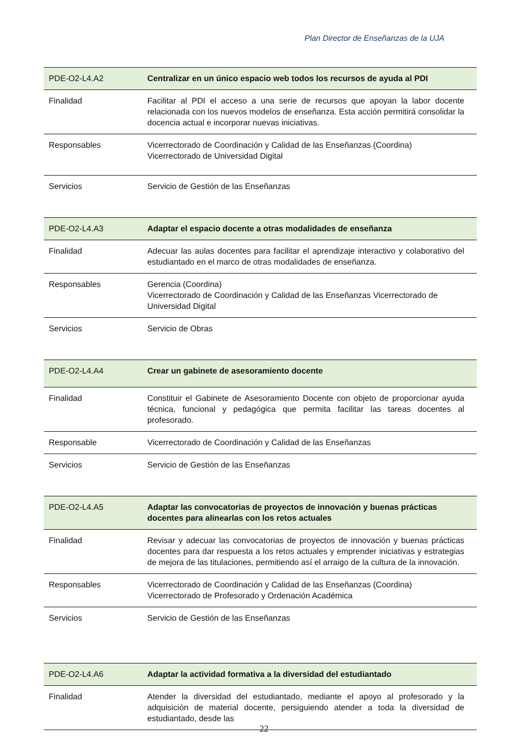Plan Director de Enseñanzas de la UJA
| PDE-O2-L4.A2 | Centralizar en un único espacio web todos los recursos de ayuda al PDI |
| --- | --- |
| Finalidad | Facilitar al PDI el acceso a una serie de recursos que apoyan la labor docente relacionada con los nuevos modelos de enseñanza. Esta acción permitirá consolidar la docencia actual e incorporar nuevas iniciativas. |
| Responsables | Vicerrectorado de Coordinación y Calidad de las Enseñanzas (Coordina) Vicerrectorado de Universidad Digital |
| Servicios | Servicio de Gestión de las Enseñanzas |
| PDE-O2-L4.A3 | Adaptar el espacio docente a otras modalidades de enseñanza |
| --- | --- |
| Finalidad | Adecuar las aulas docentes para facilitar el aprendizaje interactivo y colaborativo del estudiantado en el marco de otras modalidades de enseñanza. |
| Responsables | Gerencia (Coordina) Vicerrectorado de Coordinación y Calidad de las Enseñanzas Vicerrectorado de Universidad Digital |
| Servicios | Servicio de Obras |
| PDE-O2-L4.A4 | Crear un gabinete de asesoramiento docente |
| --- | --- |
| Finalidad | Constituir el Gabinete de Asesoramiento Docente con objeto de proporcionar ayuda técnica, funcional y pedagógica que permita facilitar las tareas docentes al profesorado. |
| Responsable | Vicerrectorado de Coordinación y Calidad de las Enseñanzas |
| Servicios | Servicio de Gestión de las Enseñanzas |
| PDE-O2-L4.A5 | Adaptar las convocatorias de proyectos de innovación y buenas prácticas docentes para alinearlas con los retos actuales |
| --- | --- |
| Finalidad | Revisar y adecuar las convocatorias de proyectos de innovación y buenas prácticas docentes para dar respuesta a los retos actuales y emprender iniciativas y estrategias de mejora de las titulaciones, permitiendo así el arraigo de la cultura de la innovación. |
| Responsables | Vicerrectorado de Coordinación y Calidad de las Enseñanzas (Coordina) Vicerrectorado de Profesorado y Ordenación Académica |
| Servicios | Servicio de Gestión de las Enseñanzas |
| PDE-O2-L4.A6 | Adaptar la actividad formativa a la diversidad del estudiantado |
| --- | --- |
| Finalidad | Atender la diversidad del estudiantado, mediante el apoyo al profesorado y la adquisición de material docente, persiguiendo atender a toda la diversidad de estudiantado, desde las |
22